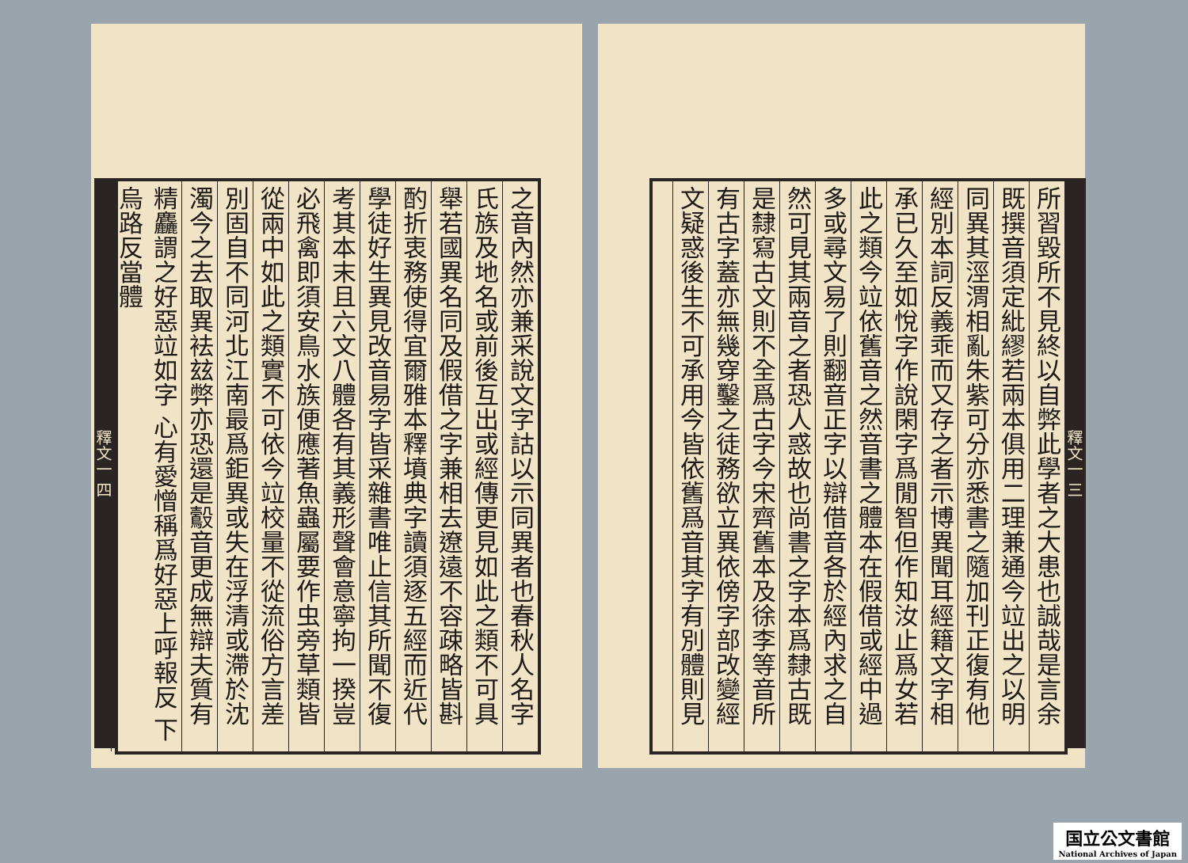之音內然亦兼采說文字詁以示同異者也春秋人名字
氏族及地名或前後互出或經傳更見如此之類不可具
舉若國異名同及假借之字兼相去遼遠不容疎略皆斟
酌折衷務使得宜爾雅本釋墳典字讀須逐五經而近代
學徒好生異見改音易字皆采雜書唯止信其所聞不復
考其本末且六文八體各有其義形聲會意寧拘一揆豈
必飛禽即須安鳥水族便應著魚蟲屬要作虫旁草類皆
從兩中如此之類實不可依今竝校量不從流俗方言差
別固自不同河北江南最爲鉅異或失在浮清或滯於沈
濁今之去取異袪玆弊亦恐還是鷇音更成無辯夫質有
精麤謂之好惡竝如字 心有愛憎稱爲好惡上呼報反 下烏路反當體
釋文一 四
所習毀所不見終以自弊此學者之大患也誠哉是言余
既撰音須定紕繆若兩本俱用二理兼通今竝出之以明
同異其涇渭相亂朱紫可分亦悉書之隨加刊正復有他
經別本詞反義乖而又存之者示博異聞耳經籍文字相
承已久至如悅字作說閑字爲閒智但作知汝止爲女若
此之類今竝依舊音之然音書之體本在假借或經中過
多或尋文易了則翻音正字以辯借音各於經內求之自
然可見其兩音之者恐人惑故也尚書之字本爲隸古既
是隸寫古文則不全爲古字今宋齊舊本及徐李等音所
有古字蓋亦無幾穿鑿之徒務欲立異依傍字部改變經
文疑惑後生不可承用今皆依舊爲音其字有別體則見
釋文一 三
国立公文書館
National Archives of Japan